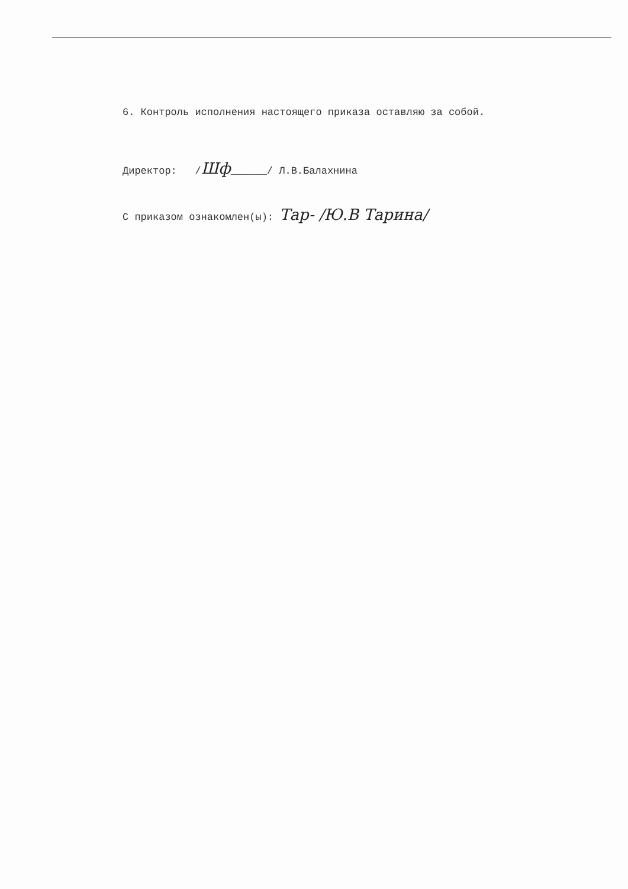6. Контроль исполнения настоящего приказа оставляю за собой.
Директор: /Шф______/ Л.В.Балахнина
С приказом ознакомлен(ы): Тар- /Ю.В Тарина/